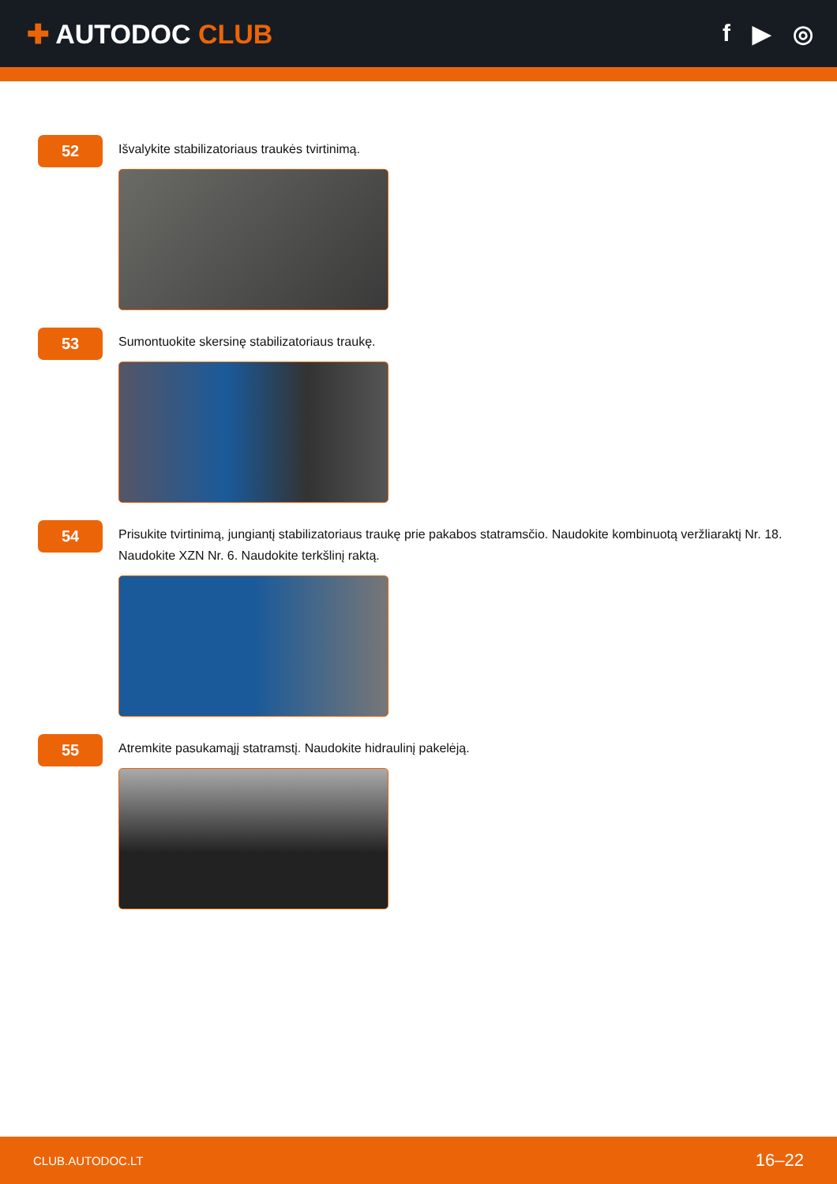✚ AUTODOC CLUB f ▶ ◎
52
Išvalykite stabilizatoriaus traukės tvirtinimą.
53
Sumontuokite skersinę stabilizatoriaus traukę.
54
Prisukite tvirtinimą, jungiantį stabilizatoriaus traukę prie pakabos statramsčio. Naudokite kombinuotą veržliaraktį Nr. 18. Naudokite XZN Nr. 6. Naudokite terkšlinį raktą.
55
Atremkite pasukamąjį statramstį. Naudokite hidraulinį pakelėją.
CLUB.AUTODOC.LT 16–22